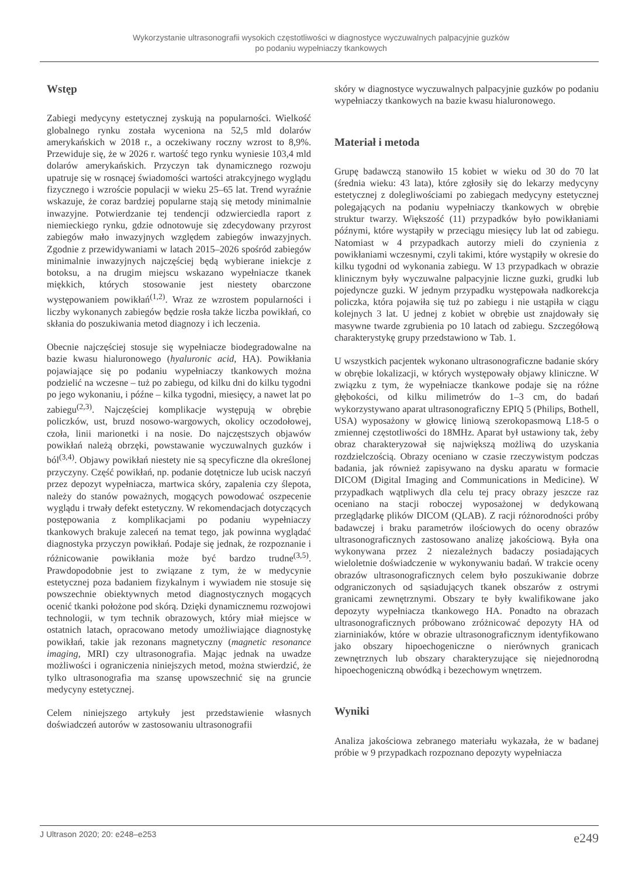Wykorzystanie ultrasonografii wysokich częstotliwości w diagnostyce wyczuwalnych palpacyjnie guzków
po podaniu wypełniaczy tkankowych
Wstęp
Zabiegi medycyny estetycznej zyskują na popularności. Wielkość globalnego rynku została wyceniona na 52,5 mld dolarów amerykańskich w 2018 r., a oczekiwany roczny wzrost to 8,9%. Przewiduje się, że w 2026 r. wartość tego rynku wyniesie 103,4 mld dolarów amerykańskich. Przyczyn tak dynamicznego rozwoju upatruje się w rosnącej świadomości wartości atrakcyjnego wyglądu fizycznego i wzroście populacji w wieku 25–65 lat. Trend wyraźnie wskazuje, że coraz bardziej popularne stają się metody minimalnie inwazyjne. Potwierdzanie tej tendencji odzwierciedla raport z niemieckiego rynku, gdzie odnotowuje się zdecydowany przyrost zabiegów mało inwazyjnych względem zabiegów inwazyjnych. Zgodnie z przewidywaniami w latach 2015–2026 spośród zabiegów minimalnie inwazyjnych najczęściej będą wybierane iniekcje z botoksu, a na drugim miejscu wskazano wypełniacze tkanek miękkich, których stosowanie jest niestety obarczone występowaniem powikłań<sup>(1,2)</sup>. Wraz ze wzrostem popularności i liczby wykonanych zabiegów będzie rosła także liczba powikłań, co skłania do poszukiwania metod diagnozy i ich leczenia.
Obecnie najczęściej stosuje się wypełniacze biodegradowalne na bazie kwasu hialuronowego (hyaluronic acid, HA). Powikłania pojawiające się po podaniu wypełniaczy tkankowych można podzielić na wczesne – tuż po zabiegu, od kilku dni do kilku tygodni po jego wykonaniu, i późne – kilka tygodni, miesięcy, a nawet lat po zabiegu<sup>(2,3)</sup>. Najczęściej komplikacje występują w obrębie policzków, ust, bruzd nosowo-wargowych, okolicy oczodołowej, czoła, linii marionetki i na nosie. Do najczęstszych objawów powikłań należą obrzęki, powstawanie wyczuwalnych guzków i ból<sup>(3,4)</sup>. Objawy powikłań niestety nie są specyficzne dla określonej przyczyny. Część powikłań, np. podanie dotętnicze lub ucisk naczyń przez depozyt wypełniacza, martwica skóry, zapalenia czy ślepota, należy do stanów poważnych, mogących powodować oszpecenie wyglądu i trwały defekt estetyczny. W rekomendacjach dotyczących postępowania z komplikacjami po podaniu wypełniaczy tkankowych brakuje zaleceń na temat tego, jak powinna wyglądać diagnostyka przyczyn powikłań. Podaje się jednak, że rozpoznanie i różnicowanie powikłania może być bardzo trudne<sup>(3,5)</sup>. Prawdopodobnie jest to związane z tym, że w medycynie estetycznej poza badaniem fizykalnym i wywiadem nie stosuje się powszechnie obiektywnych metod diagnostycznych mogących ocenić tkanki położone pod skórą. Dzięki dynamicznemu rozwojowi technologii, w tym technik obrazowych, który miał miejsce w ostatnich latach, opracowano metody umożliwiające diagnostykę powikłań, takie jak rezonans magnetyczny (magnetic resonance imaging, MRI) czy ultrasonografia. Mając jednak na uwadze możliwości i ograniczenia niniejszych metod, można stwierdzić, że tylko ultrasonografia ma szansę upowszechnić się na gruncie medycyny estetycznej.
Celem niniejszego artykuły jest przedstawienie własnych doświadczeń autorów w zastosowaniu ultrasonografii
skóry w diagnostyce wyczuwalnych palpacyjnie guzków po podaniu wypełniaczy tkankowych na bazie kwasu hialuronowego.
Materiał i metoda
Grupę badawczą stanowiło 15 kobiet w wieku od 30 do 70 lat (średnia wieku: 43 lata), które zgłosiły się do lekarzy medycyny estetycznej z dolegliwościami po zabiegach medycyny estetycznej polegających na podaniu wypełniaczy tkankowych w obrębie struktur twarzy. Większość (11) przypadków było powikłaniami późnymi, które wystąpiły w przeciągu miesięcy lub lat od zabiegu. Natomiast w 4 przypadkach autorzy mieli do czynienia z powikłaniami wczesnymi, czyli takimi, które wystąpiły w okresie do kilku tygodni od wykonania zabiegu. W 13 przypadkach w obrazie klinicznym były wyczuwalne palpacyjnie liczne guzki, grudki lub pojedyncze guzki. W jednym przypadku występowała nadkorekcja policzka, która pojawiła się tuż po zabiegu i nie ustąpiła w ciągu kolejnych 3 lat. U jednej z kobiet w obrębie ust znajdowały się masywne twarde zgrubienia po 10 latach od zabiegu. Szczegółową charakterystykę grupy przedstawiono w Tab. 1.
U wszystkich pacjentek wykonano ultrasonograficzne badanie skóry w obrębie lokalizacji, w których występowały objawy kliniczne. W związku z tym, że wypełniacze tkankowe podaje się na różne głębokości, od kilku milimetrów do 1–3 cm, do badań wykorzystywano aparat ultrasonograficzny EPIQ 5 (Philips, Bothell, USA) wyposażony w głowicę liniową szerokopasmową L18-5 o zmiennej częstotliwości do 18MHz. Aparat był ustawiony tak, żeby obraz charakteryzował się największą możliwą do uzyskania rozdzielczością. Obrazy oceniano w czasie rzeczywistym podczas badania, jak również zapisywano na dysku aparatu w formacie DICOM (Digital Imaging and Communications in Medicine). W przypadkach wątpliwych dla celu tej pracy obrazy jeszcze raz oceniano na stacji roboczej wyposażonej w dedykowaną przeglądarkę plików DICOM (QLAB). Z racji różnorodności próby badawczej i braku parametrów ilościowych do oceny obrazów ultrasonograficznych zastosowano analizę jakościową. Była ona wykonywana przez 2 niezależnych badaczy posiadających wieloletnie doświadczenie w wykonywaniu badań. W trakcie oceny obrazów ultrasonograficznych celem było poszukiwanie dobrze odgraniczonych od sąsiadujących tkanek obszarów z ostrymi granicami zewnętrznymi. Obszary te były kwalifikowane jako depozyty wypełniacza tkankowego HA. Ponadto na obrazach ultrasonograficznych próbowano zróżnicować depozyty HA od ziarniniaków, które w obrazie ultrasonograficznym identyfikowano jako obszary hipoechogeniczne o nierównych granicach zewnętrznych lub obszary charakteryzujące się niejednorodną hipoechogeniczną obwódką i bezechowym wnętrzem.
Wyniki
Analiza jakościowa zebranego materiału wykazała, że w badanej próbie w 9 przypadkach rozpoznano depozyty wypełniacza
J Ultrason 2020; 20: e248–e253 e249